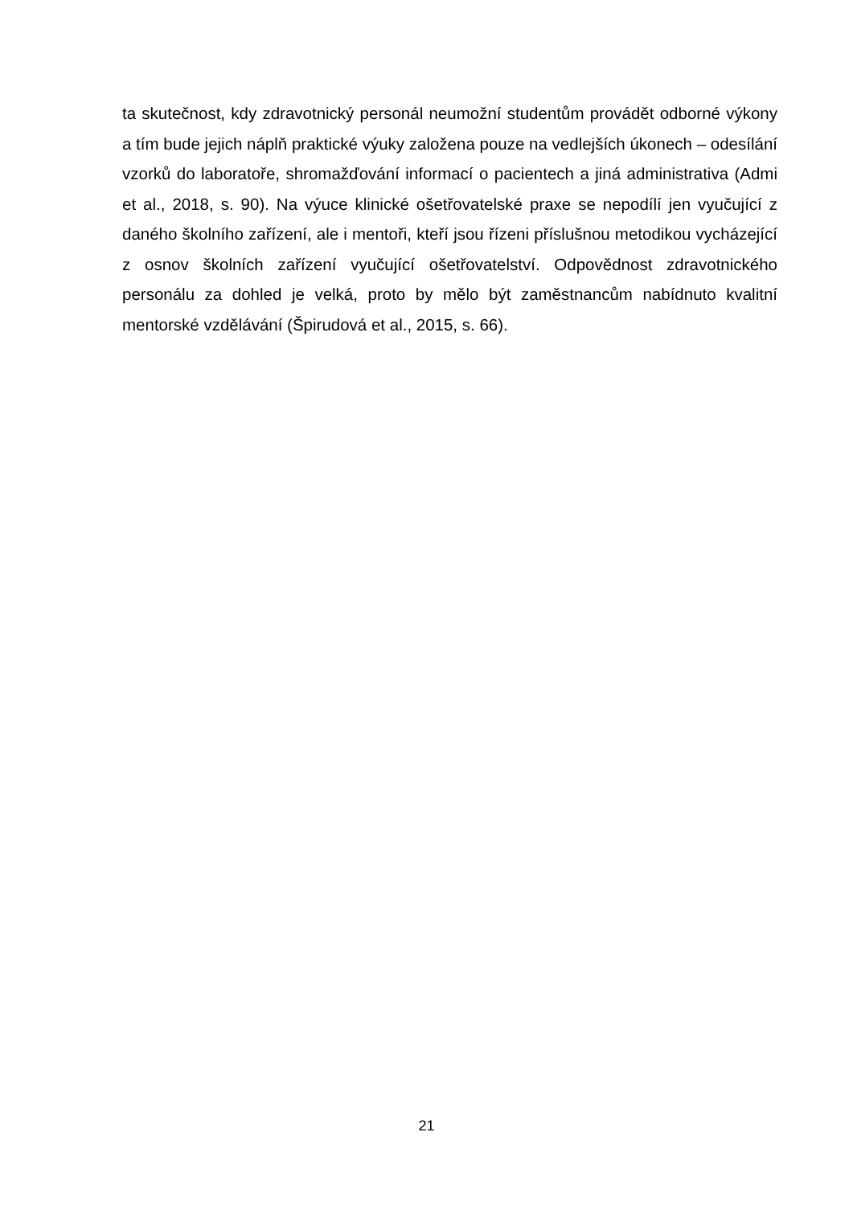ta skutečnost, kdy zdravotnický personál neumožní studentům provádět odborné výkony a tím bude jejich náplň praktické výuky založena pouze na vedlejších úkonech – odesílání vzorků do laboratoře, shromažďování informací o pacientech a jiná administrativa (Admi et al., 2018, s. 90). Na výuce klinické ošetřovatelské praxe se nepodílí jen vyučující z daného školního zařízení, ale i mentoři, kteří jsou řízeni příslušnou metodikou vycházející z osnov školních zařízení vyučující ošetřovatelství. Odpovědnost zdravotnického personálu za dohled je velká, proto by mělo být zaměstnancům nabídnuto kvalitní mentorské vzdělávání (Špirudová et al., 2015, s. 66).
21